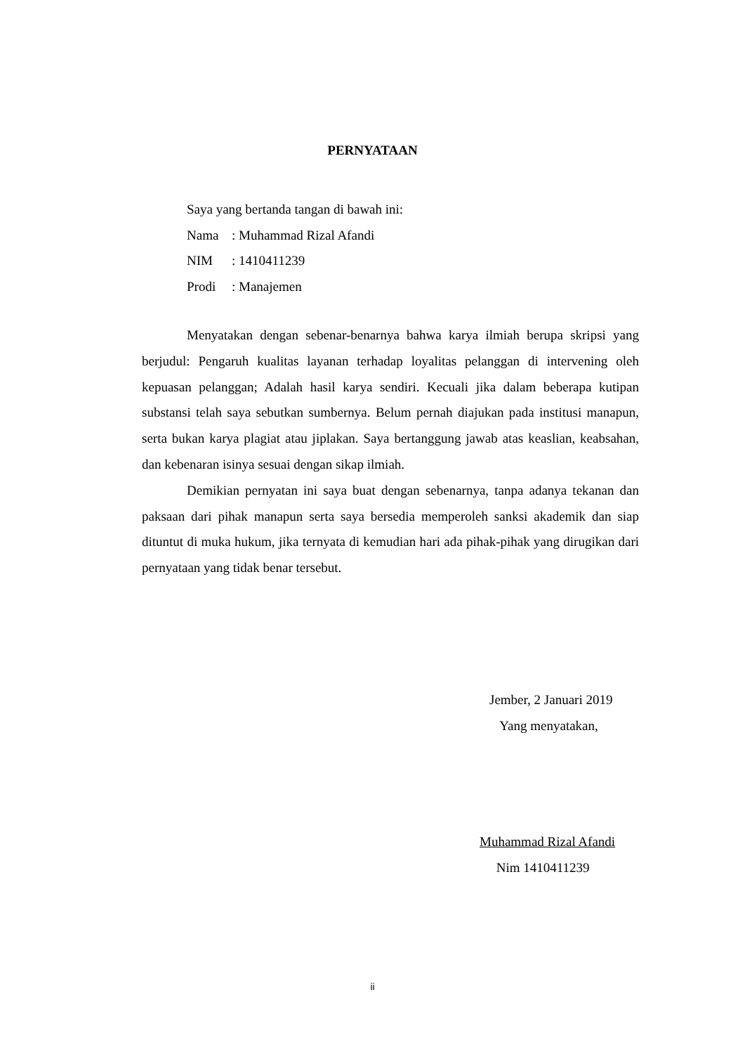PERNYATAAN
Saya yang bertanda tangan di bawah ini:
Nama: Muhammad Rizal Afandi
NIM: 1410411239
Prodi: Manajemen
Menyatakan dengan sebenar-benarnya bahwa karya ilmiah berupa skripsi yang berjudul: Pengaruh kualitas layanan terhadap loyalitas pelanggan di intervening oleh kepuasan pelanggan; Adalah hasil karya sendiri. Kecuali jika dalam beberapa kutipan substansi telah saya sebutkan sumbernya. Belum pernah diajukan pada institusi manapun, serta bukan karya plagiat atau jiplakan. Saya bertanggung jawab atas keaslian, keabsahan, dan kebenaran isinya sesuai dengan sikap ilmiah.
Demikian pernyatan ini saya buat dengan sebenarnya, tanpa adanya tekanan dan paksaan dari pihak manapun serta saya bersedia memperoleh sanksi akademik dan siap dituntut di muka hukum, jika ternyata di kemudian hari ada pihak-pihak yang dirugikan dari pernyataan yang tidak benar tersebut.
Jember, 2 Januari 2019
Yang menyatakan,
Muhammad Rizal Afandi
Nim 1410411239
ii